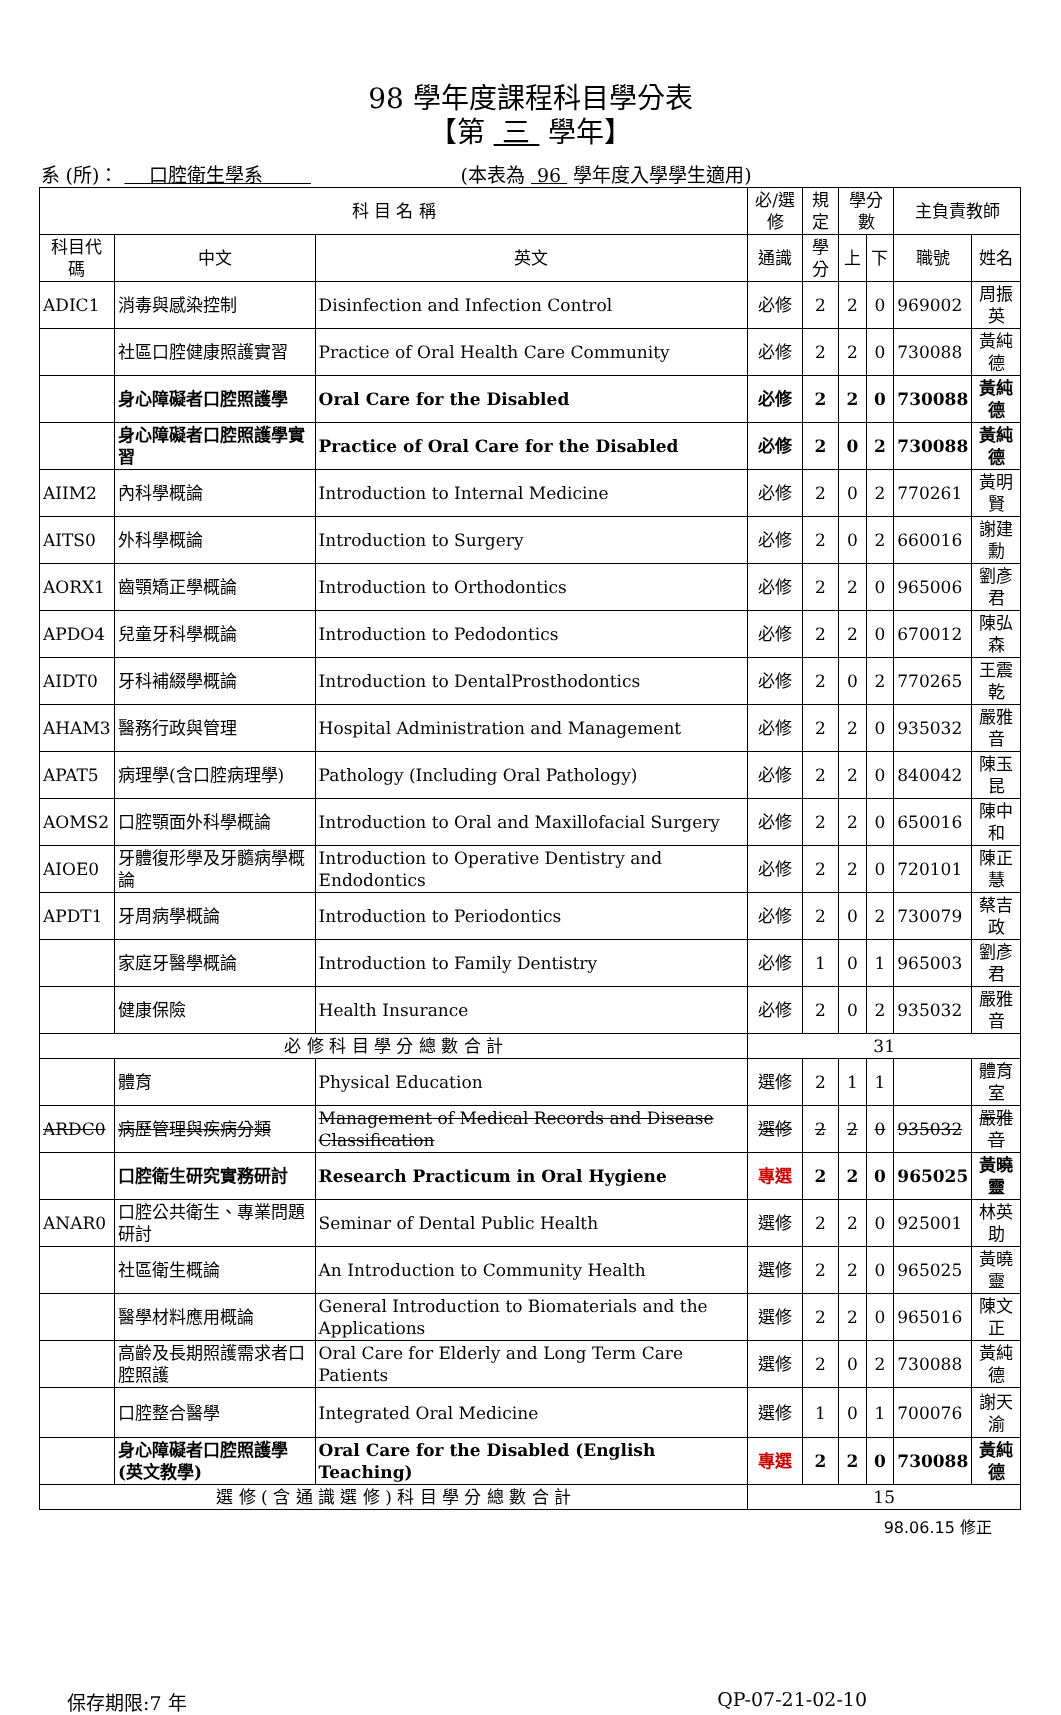98 學年度課程科目學分表
【第 三 學年】
系 (所)： 口腔衛生學系 (本表為 96 學年度入學學生適用)
| 科 目 名 稱 | | | 必/選修 | 規定 | 學分數 | | 主負責教師 | |
| --- | --- | --- | --- | --- | --- | --- | --- | --- |
| 科目代碼 | 中文 | 英文 | 通識 | 學分 | 上 | 下 | 職號 | 姓名 |
| ADIC1 | 消毒與感染控制 | Disinfection and Infection Control | 必修 | 2 | 2 | 0 | 969002 | 周振英 |
| | 社區口腔健康照護實習 | Practice of Oral Health Care Community | 必修 | 2 | 2 | 0 | 730088 | 黃純德 |
| | 身心障礙者口腔照護學 | Oral Care for the Disabled | 必修 | 2 | 2 | 0 | 730088 | 黃純德 |
| | 身心障礙者口腔照護學實習 | Practice of Oral Care for the Disabled | 必修 | 2 | 0 | 2 | 730088 | 黃純德 |
| AIIM2 | 內科學概論 | Introduction to Internal Medicine | 必修 | 2 | 0 | 2 | 770261 | 黃明賢 |
| AITS0 | 外科學概論 | Introduction to Surgery | 必修 | 2 | 0 | 2 | 660016 | 謝建勳 |
| AORX1 | 齒顎矯正學概論 | Introduction to Orthodontics | 必修 | 2 | 2 | 0 | 965006 | 劉彥君 |
| APDO4 | 兒童牙科學概論 | Introduction to Pedodontics | 必修 | 2 | 2 | 0 | 670012 | 陳弘森 |
| AIDT0 | 牙科補綴學概論 | Introduction to DentalProsthodontics | 必修 | 2 | 0 | 2 | 770265 | 王震乾 |
| AHAM3 | 醫務行政與管理 | Hospital Administration and Management | 必修 | 2 | 2 | 0 | 935032 | 嚴雅音 |
| APAT5 | 病理學(含口腔病理學) | Pathology (Including Oral Pathology) | 必修 | 2 | 2 | 0 | 840042 | 陳玉昆 |
| AOMS2 | 口腔顎面外科學概論 | Introduction to Oral and Maxillofacial Surgery | 必修 | 2 | 2 | 0 | 650016 | 陳中和 |
| AIOE0 | 牙體復形學及牙髓病學概論 | Introduction to Operative Dentistry and Endodontics | 必修 | 2 | 2 | 0 | 720101 | 陳正慧 |
| APDT1 | 牙周病學概論 | Introduction to Periodontics | 必修 | 2 | 0 | 2 | 730079 | 蔡吉政 |
| | 家庭牙醫學概論 | Introduction to Family Dentistry | 必修 | 1 | 0 | 1 | 965003 | 劉彥君 |
| | 健康保險 | Health Insurance | 必修 | 2 | 0 | 2 | 935032 | 嚴雅音 |
| 必 修 科 目 學 分 總 數 合 計 | | | 31 | | | | | |
| | 體育 | Physical Education | 選修 | 2 | 1 | 1 | | 體育室 |
| ARDC0 | 病歷管理與疾病分類 | Management of Medical Records and Disease Classification | 選修 | 2 | 2 | 0 | 935032 | 嚴雅音 |
| | 口腔衛生研究實務研討 | Research Practicum in Oral Hygiene | 專選 | 2 | 2 | 0 | 965025 | 黃曉靈 |
| ANAR0 | 口腔公共衛生、專業問題研討 | Seminar of Dental Public Health | 選修 | 2 | 2 | 0 | 925001 | 林英助 |
| | 社區衛生概論 | An Introduction to Community Health | 選修 | 2 | 2 | 0 | 965025 | 黃曉靈 |
| | 醫學材料應用概論 | General Introduction to Biomaterials and the Applications | 選修 | 2 | 2 | 0 | 965016 | 陳文正 |
| | 高齡及長期照護需求者口腔照護 | Oral Care for Elderly and Long Term Care Patients | 選修 | 2 | 0 | 2 | 730088 | 黃純德 |
| | 口腔整合醫學 | Integrated Oral Medicine | 選修 | 1 | 0 | 1 | 700076 | 謝天渝 |
| | 身心障礙者口腔照護學(英文教學) | Oral Care for the Disabled (English Teaching) | 專選 | 2 | 2 | 0 | 730088 | 黃純德 |
| 選 修 ( 含 通 識 選 修 ) 科 目 學 分 總 數 合 計 | | | 15 | | | | | |
98.06.15 修正
保存期限:7 年 QP-07-21-02-10